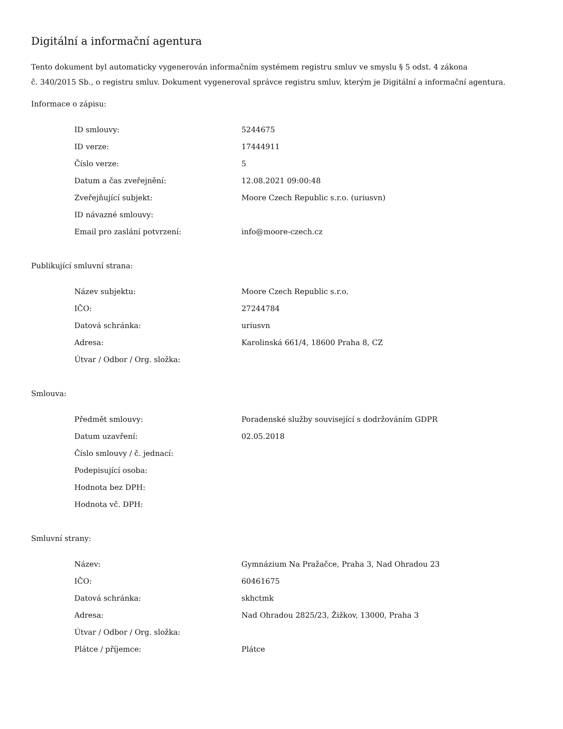Digitální a informační agentura
Tento dokument byl automaticky vygenerován informačním systémem registru smluv ve smyslu § 5 odst. 4 zákona
č. 340/2015 Sb., o registru smluv. Dokument vygeneroval správce registru smluv, kterým je Digitální a informační agentura.
Informace o zápisu:
| ID smlouvy: | 5244675 |
| ID verze: | 17444911 |
| Číslo verze: | 5 |
| Datum a čas zveřejnění: | 12.08.2021 09:00:48 |
| Zveřejňující subjekt: | Moore Czech Republic s.r.o. (uriusvn) |
| ID návazné smlouvy: | |
| Email pro zaslání potvrzení: | info@moore-czech.cz |
Publikující smluvní strana:
| Název subjektu: | Moore Czech Republic s.r.o. |
| IČO: | 27244784 |
| Datová schránka: | uriusvn |
| Adresa: | Karolinská 661/4, 18600 Praha 8, CZ |
| Útvar / Odbor / Org. složka: | |
Smlouva:
| Předmět smlouvy: | Poradenské služby související s dodržováním GDPR |
| Datum uzavření: | 02.05.2018 |
| Číslo smlouvy / č. jednací: | |
| Podepisující osoba: | |
| Hodnota bez DPH: | |
| Hodnota vč. DPH: | |
Smluvní strany:
| Název: | Gymnázium Na Pražačce, Praha 3, Nad Ohradou 23 |
| IČO: | 60461675 |
| Datová schránka: | skhctmk |
| Adresa: | Nad Ohradou 2825/23, Žižkov, 13000, Praha 3 |
| Útvar / Odbor / Org. složka: | |
| Plátce / příjemce: | Plátce |